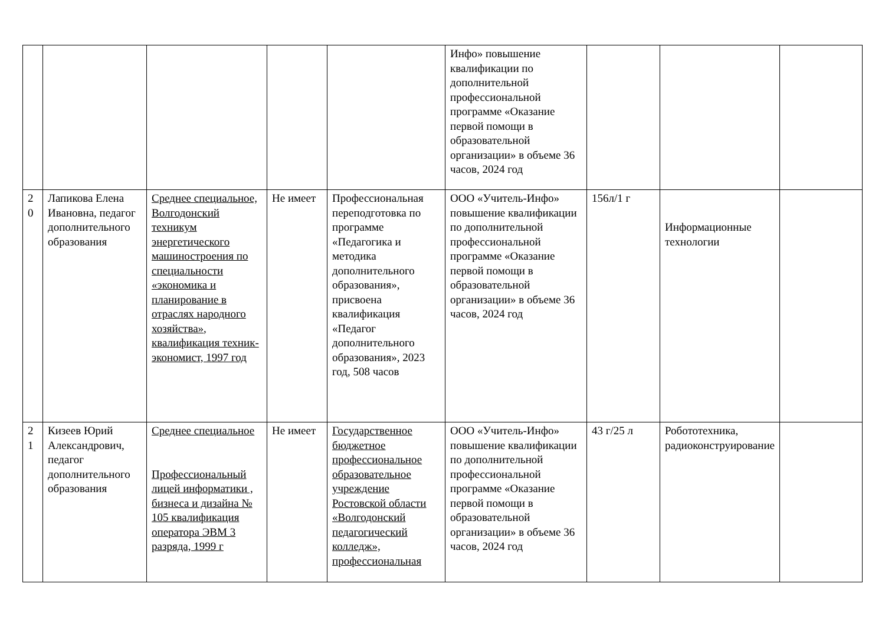| | | | | | Инфо» повышение квалификации по дополнительной профессиональной программе «Оказание первой помощи в образовательной организации» в объеме 36 часов, 2024 год | | | |
| 2 0 | Лапикова Елена Ивановна, педагог дополнительного образования | Среднее специальное, Волгодонский техникум энергетического машиностроения по специальности «экономика и планирование в отраслях народного хозяйства», квалификация техник-экономист, 1997 год | Не имеет | Профессиональная переподготовка по программе «Педагогика и методика дополнительного образования», присвоена квалификация «Педагог дополнительного образования», 2023 год, 508 часов | ООО «Учитель-Инфо» повышение квалификации по дополнительной профессиональной программе «Оказание первой помощи в образовательной организации» в объеме 36 часов, 2024 год | 156л/1 г | Информационные технологии | |
| 2 1 | Кизеев Юрий Александрович, педагог дополнительного образования | Среднее специальное Профессиональный лицей информатики , бизнеса и дизайна № 105 квалификация оператора ЭВМ 3 разряда, 1999 г | Не имеет | Государственное бюджетное профессиональное образовательное учреждение Ростовской области «Волгодонский педагогический колледж», профессиональная | ООО «Учитель-Инфо» повышение квалификации по дополнительной профессиональной программе «Оказание первой помощи в образовательной организации» в объеме 36 часов, 2024 год | 43 г/25 л | Робототехника, радиоконструирование | |